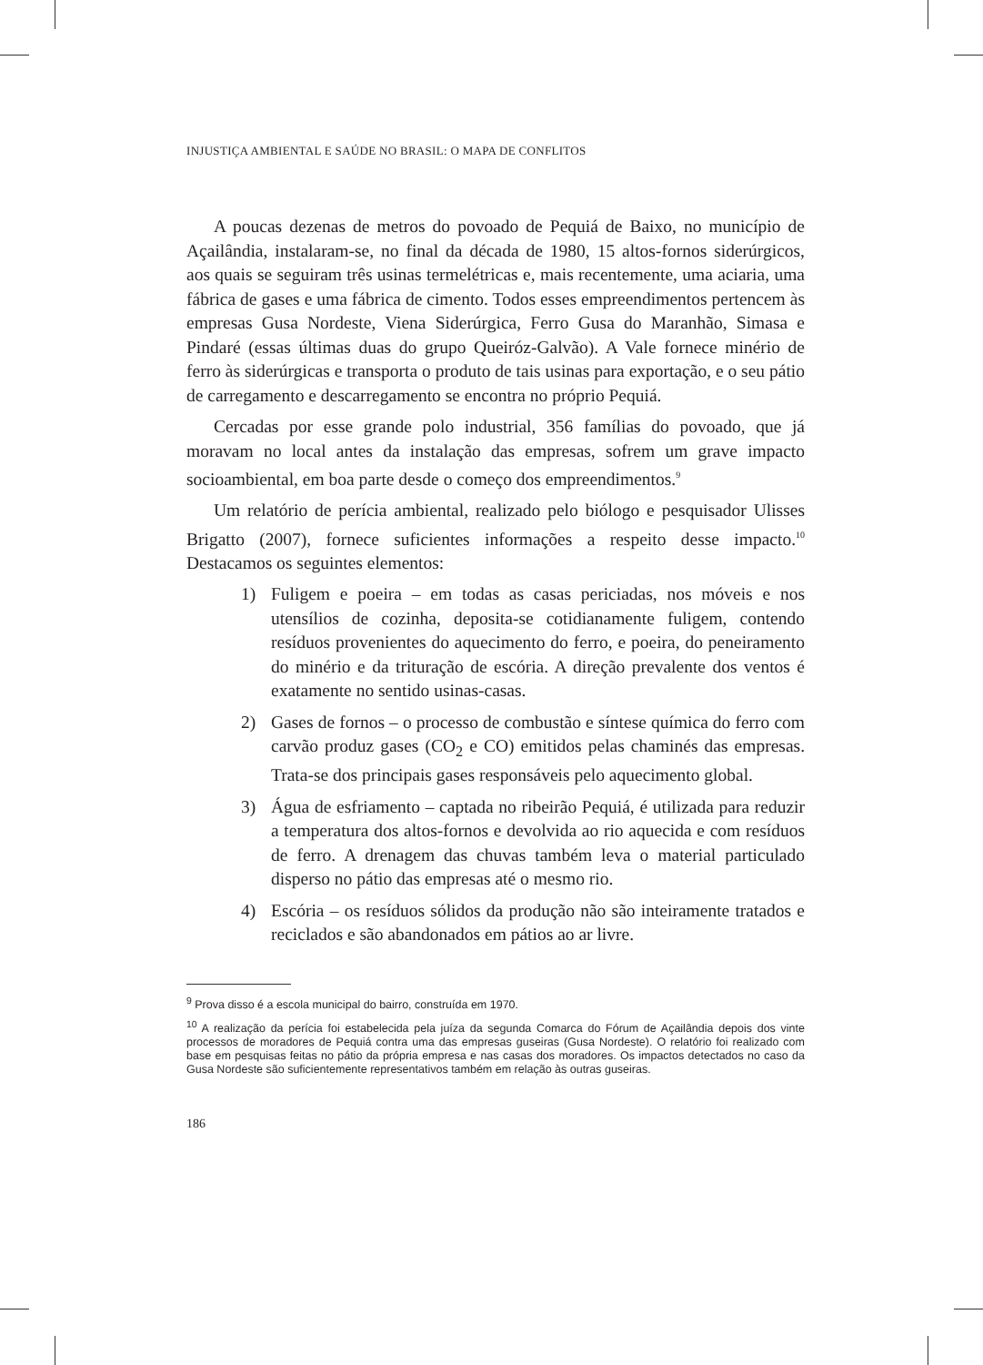INJUSTIÇA AMBIENTAL E SAÚDE NO BRASIL: O MAPA DE CONFLITOS
A poucas dezenas de metros do povoado de Pequiá de Baixo, no município de Açailândia, instalaram-se, no final da década de 1980, 15 altos-fornos siderúrgicos, aos quais se seguiram três usinas termelétricas e, mais recentemente, uma aciaria, uma fábrica de gases e uma fábrica de cimento. Todos esses empreendimentos pertencem às empresas Gusa Nordeste, Viena Siderúrgica, Ferro Gusa do Maranhão, Simasa e Pindaré (essas últimas duas do grupo Queiróz-Galvão). A Vale fornece minério de ferro às siderúrgicas e transporta o produto de tais usinas para exportação, e o seu pátio de carregamento e descarregamento se encontra no próprio Pequiá.
Cercadas por esse grande polo industrial, 356 famílias do povoado, que já moravam no local antes da instalação das empresas, sofrem um grave impacto socioambiental, em boa parte desde o começo dos empreendimentos.<sup>9</sup>
Um relatório de perícia ambiental, realizado pelo biólogo e pesquisador Ulisses Brigatto (2007), fornece suficientes informações a respeito desse impacto.<sup>10</sup> Destacamos os seguintes elementos:
1) Fuligem e poeira – em todas as casas periciadas, nos móveis e nos utensílios de cozinha, deposita-se cotidianamente fuligem, contendo resíduos provenientes do aquecimento do ferro, e poeira, do peneiramento do minério e da trituração de escória. A direção prevalente dos ventos é exatamente no sentido usinas-casas.
2) Gases de fornos – o processo de combustão e síntese química do ferro com carvão produz gases (CO<sub>2</sub> e CO) emitidos pelas chaminés das empresas. Trata-se dos principais gases responsáveis pelo aquecimento global.
3) Água de esfriamento – captada no ribeirão Pequiá, é utilizada para reduzir a temperatura dos altos-fornos e devolvida ao rio aquecida e com resíduos de ferro. A drenagem das chuvas também leva o material particulado disperso no pátio das empresas até o mesmo rio.
4) Escória – os resíduos sólidos da produção não são inteiramente tratados e reciclados e são abandonados em pátios ao ar livre.
<sup>9</sup> Prova disso é a escola municipal do bairro, construída em 1970.
<sup>10</sup> A realização da perícia foi estabelecida pela juíza da segunda Comarca do Fórum de Açailândia depois dos vinte processos de moradores de Pequiá contra uma das empresas guseiras (Gusa Nordeste). O relatório foi realizado com base em pesquisas feitas no pátio da própria empresa e nas casas dos moradores. Os impactos detectados no caso da Gusa Nordeste são suficientemente representativos também em relação às outras guseiras.
186